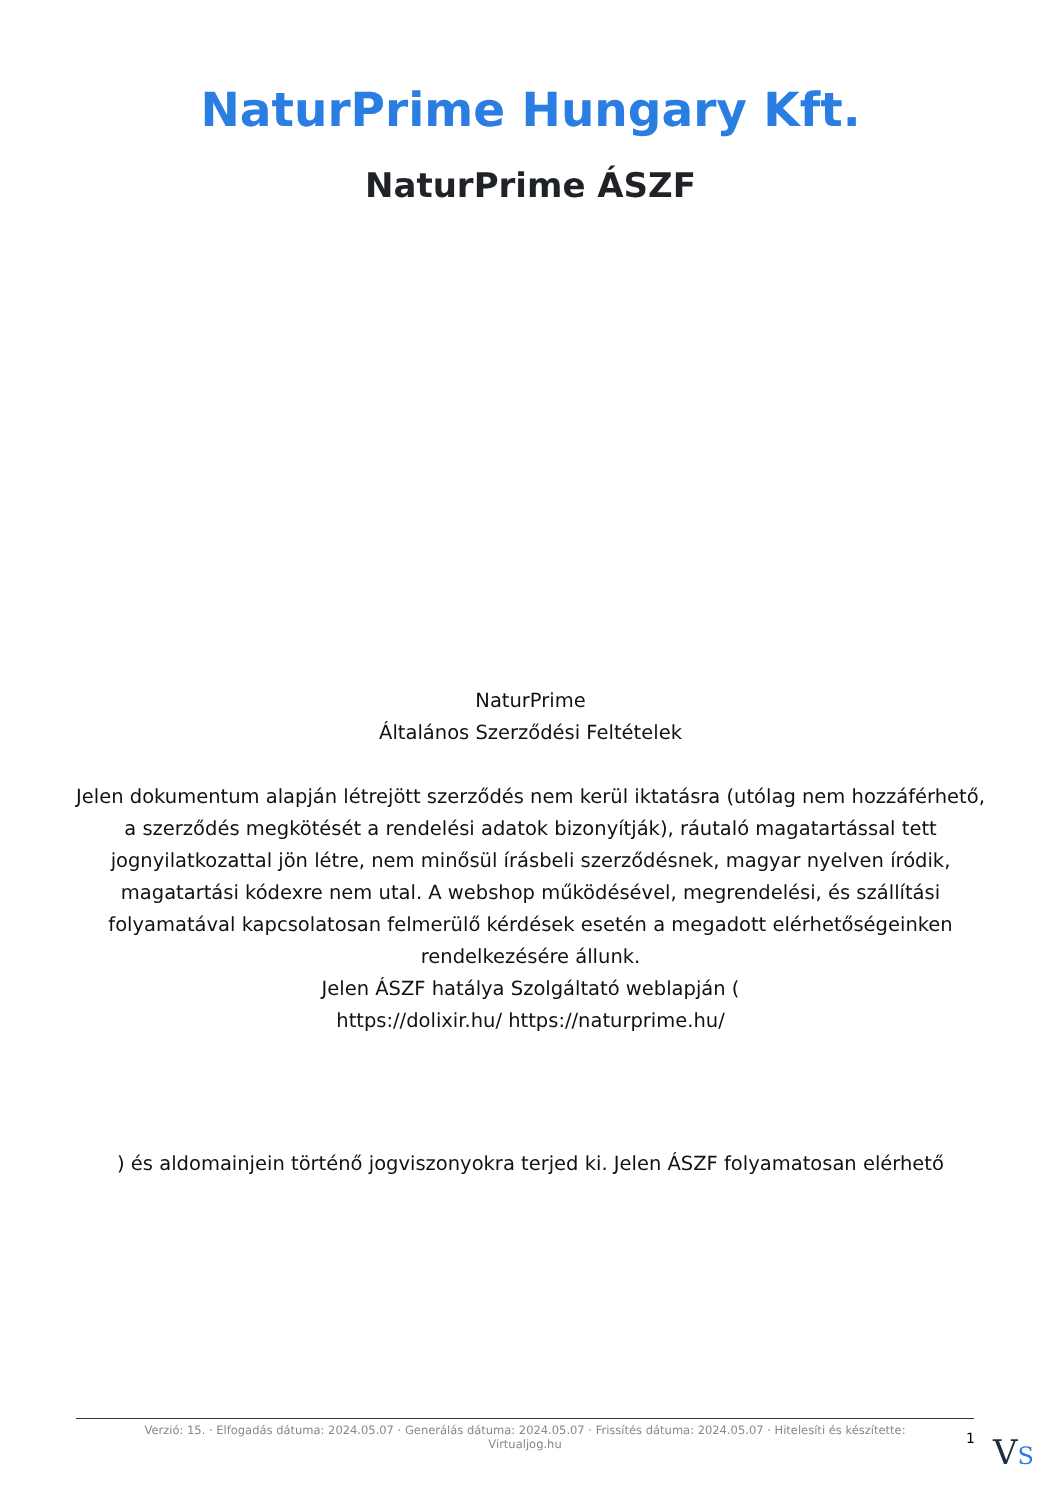NaturPrime Hungary Kft.
NaturPrime ÁSZF
NaturPrime
Általános Szerződési Feltételek
Jelen dokumentum alapján létrejött szerződés nem kerül iktatásra (utólag nem hozzáférhető, a szerződés megkötését a rendelési adatok bizonyítják), ráutaló magatartással tett jognyilatkozattal jön létre, nem minősül írásbeli szerződésnek, magyar nyelven íródik, magatartási kódexre nem utal. A webshop működésével, megrendelési, és szállítási folyamatával kapcsolatosan felmerülő kérdések esetén a megadott elérhetőségeinken rendelkezésére állunk.
Jelen ÁSZF hatálya Szolgáltató weblapján (
https://dolixir.hu/ https://naturprime.hu/
) és aldomainjein történő jogviszonyokra terjed ki. Jelen ÁSZF folyamatosan elérhető
Verzió: 15. · Elfogadás dátuma: 2024.05.07 · Generálás dátuma: 2024.05.07 · Frissítés dátuma: 2024.05.07 · Hitelesíti és készítette: Virtualjog.hu
1 VS